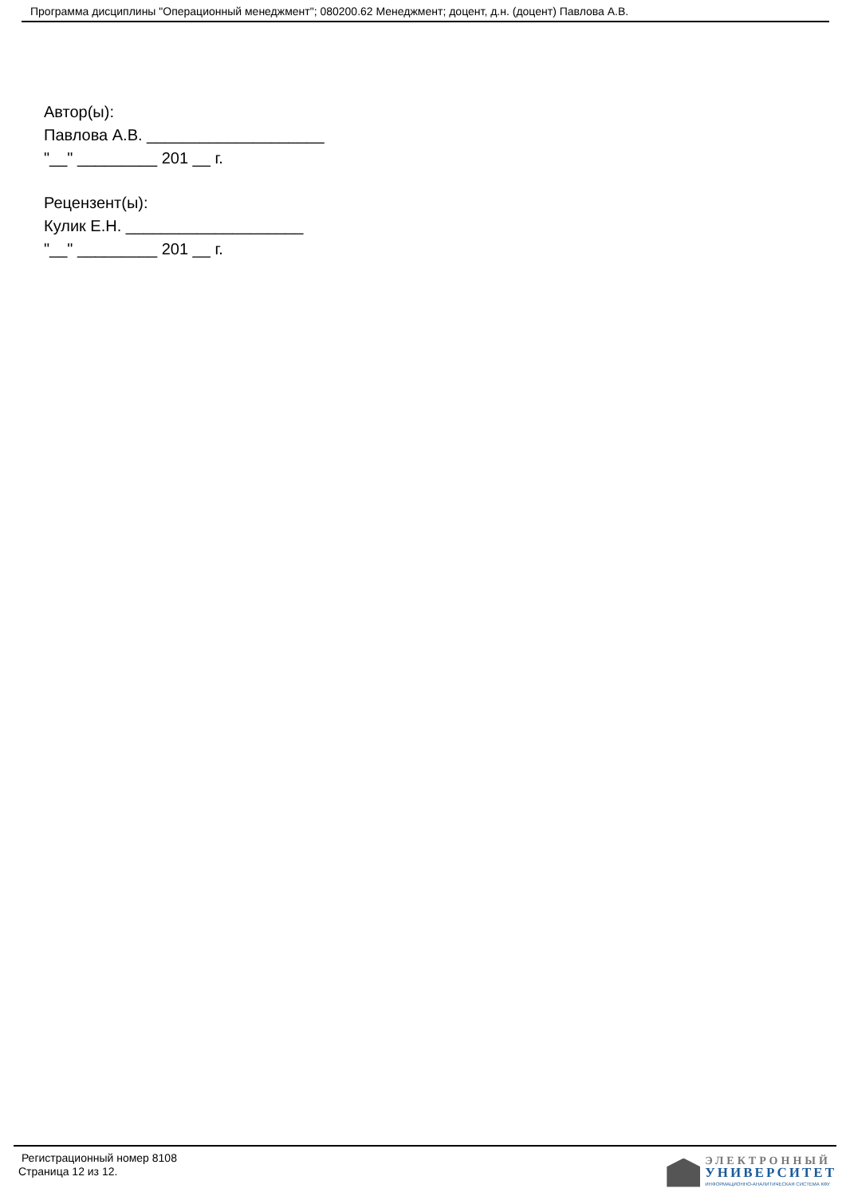Программа дисциплины "Операционный менеджмент"; 080200.62 Менеджмент; доцент, д.н. (доцент) Павлова А.В.
Автор(ы):
Павлова А.В. ____________________
"__" _________ 201 __ г.
Рецензент(ы):
Кулик Е.Н. ____________________
"__" _________ 201 __ г.
Регистрационный номер 8108
Страница 12 из 12.
ЭЛЕКТРОННЫЙ
УНИВЕРСИТЕТ
ИНФОРМАЦИОННО-АНАЛИТИЧЕСКАЯ СИСТЕМА КФУ